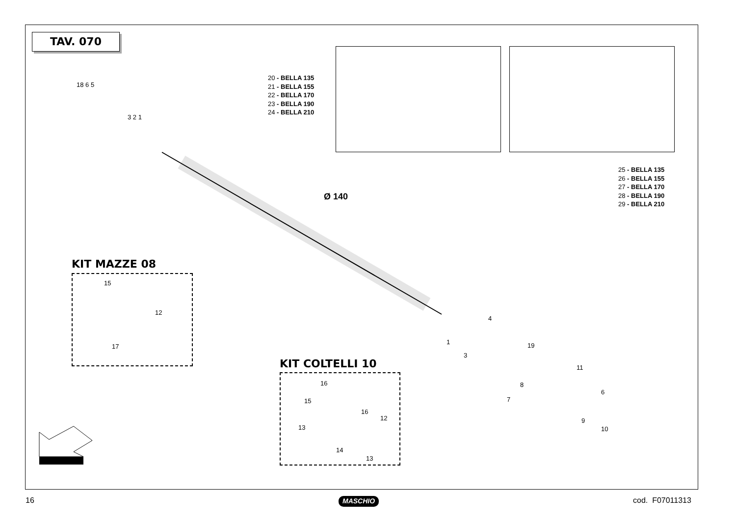TAV. 070
20 - BELLA 135
21 - BELLA 155
22 - BELLA 170
23 - BELLA 190
24 - BELLA 210
25 - BELLA 135
26 - BELLA 155
27 - BELLA 170
28 - BELLA 190
29 - BELLA 210
Ø 140
18 6 5
3 2 1
4
19
1
3
11
8
7
6
9
10
KIT MAZZE 08
15
12
17
KIT COLTELLI 10
16
15
16
12
13
14
13
16 MASCHIO cod. F07011313